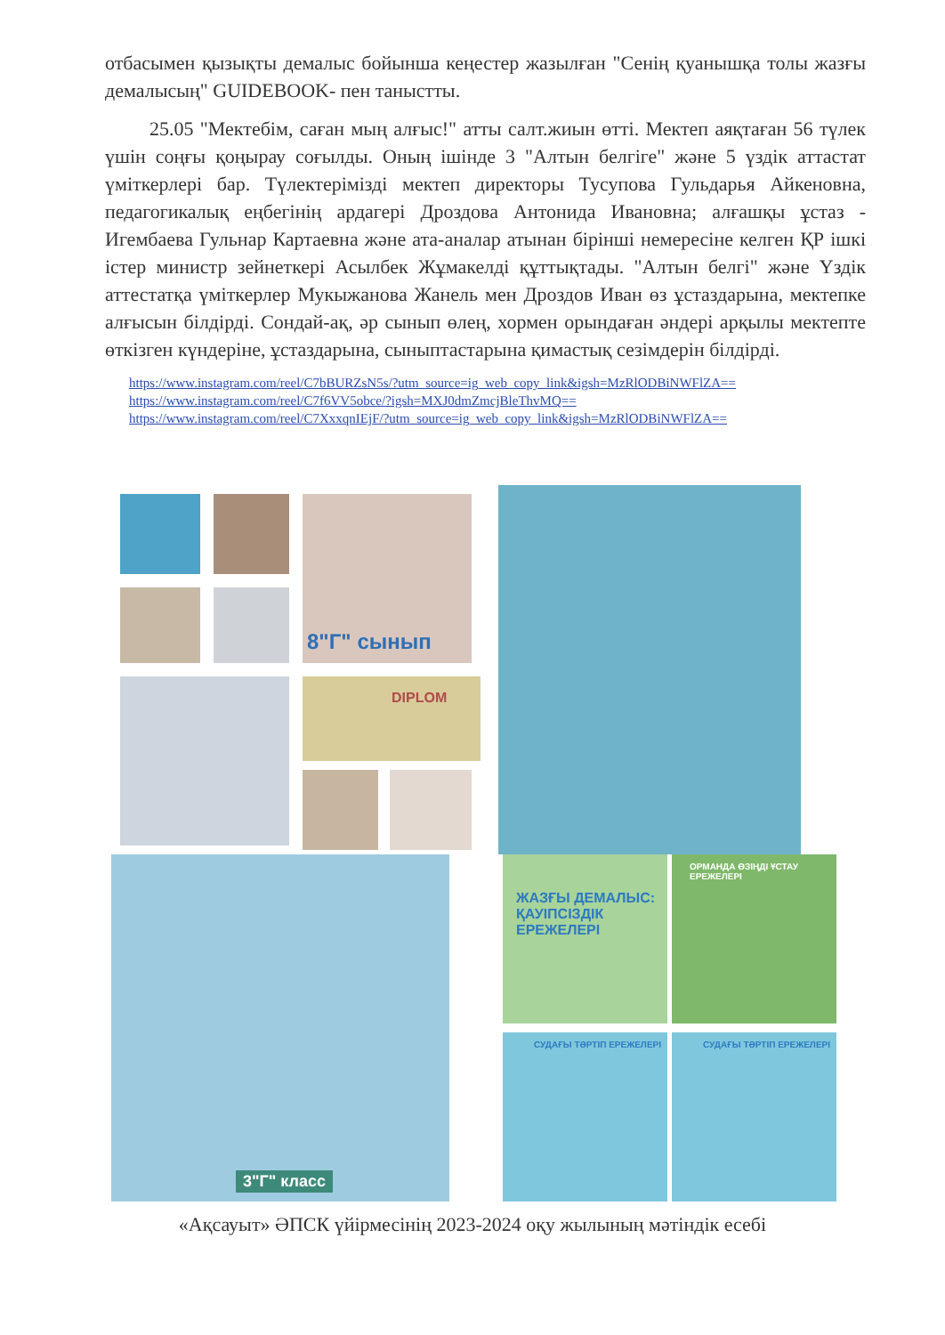отбасымен қызықты демалыс бойынша кеңестер жазылған "Сенің қуанышқа толы жазғы демалысың" GUIDEBOOK- пен таныстты.
25.05 "Мектебім, саған мың алғыс!" атты салт.жиын өтті. Мектеп аяқтаған 56 түлек үшін соңғы қоңырау соғылды. Оның ішінде 3 "Алтын белгіге" және 5 үздік аттастат үміткерлері бар. Түлектерімізді мектеп директоры Тусупова Гульдарья Айкеновна, педагогикалық еңбегінің ардагері Дроздова Антонида Ивановна; алғашқы ұстаз - Игембаева Гульнар Картаевна және ата-аналар атынан бірінші немересіне келген ҚР ішкі істер министр зейнеткері Асылбек Жұмакелді құттықтады. "Алтын белгі" және Үздік аттестатқа үміткерлер Мукыжанова Жанель мен Дроздов Иван өз ұстаздарына, мектепке алғысын білдірді. Сондай-ақ, әр сынып өлең, хормен орындаған әндері арқылы мектепте өткізген күндеріне, ұстаздарына, сыныптастарына қимастық сезімдерін білдірді.
https://www.instagram.com/reel/C7bBURZsN5s/?utm_source=ig_web_copy_link&igsh=MzRlODBiNWFlZA==
https://www.instagram.com/reel/C7f6VV5obce/?igsh=MXJ0dmZmcjBleThvMQ==
https://www.instagram.com/reel/C7XxxqnIEjF/?utm_source=ig_web_copy_link&igsh=MzRlODBiNWFlZA==
8"Г" сынып
DIPLOM
3"Г" класс
ЖАЗҒЫ ДЕМАЛЫС:
ҚАУІПСІЗДІК ЕРЕЖЕЛЕРІ
ОРМАНДА ӨЗІҢДІ ҰСТАУ ЕРЕЖЕЛЕРІ
СУДАҒЫ ТӘРТІП ЕРЕЖЕЛЕРІ
СУДАҒЫ ТӘРТІП ЕРЕЖЕЛЕРІ
«Ақсауыт» ӘПСК үйірмесінің 2023-2024 оқу жылының мәтіндік есебі